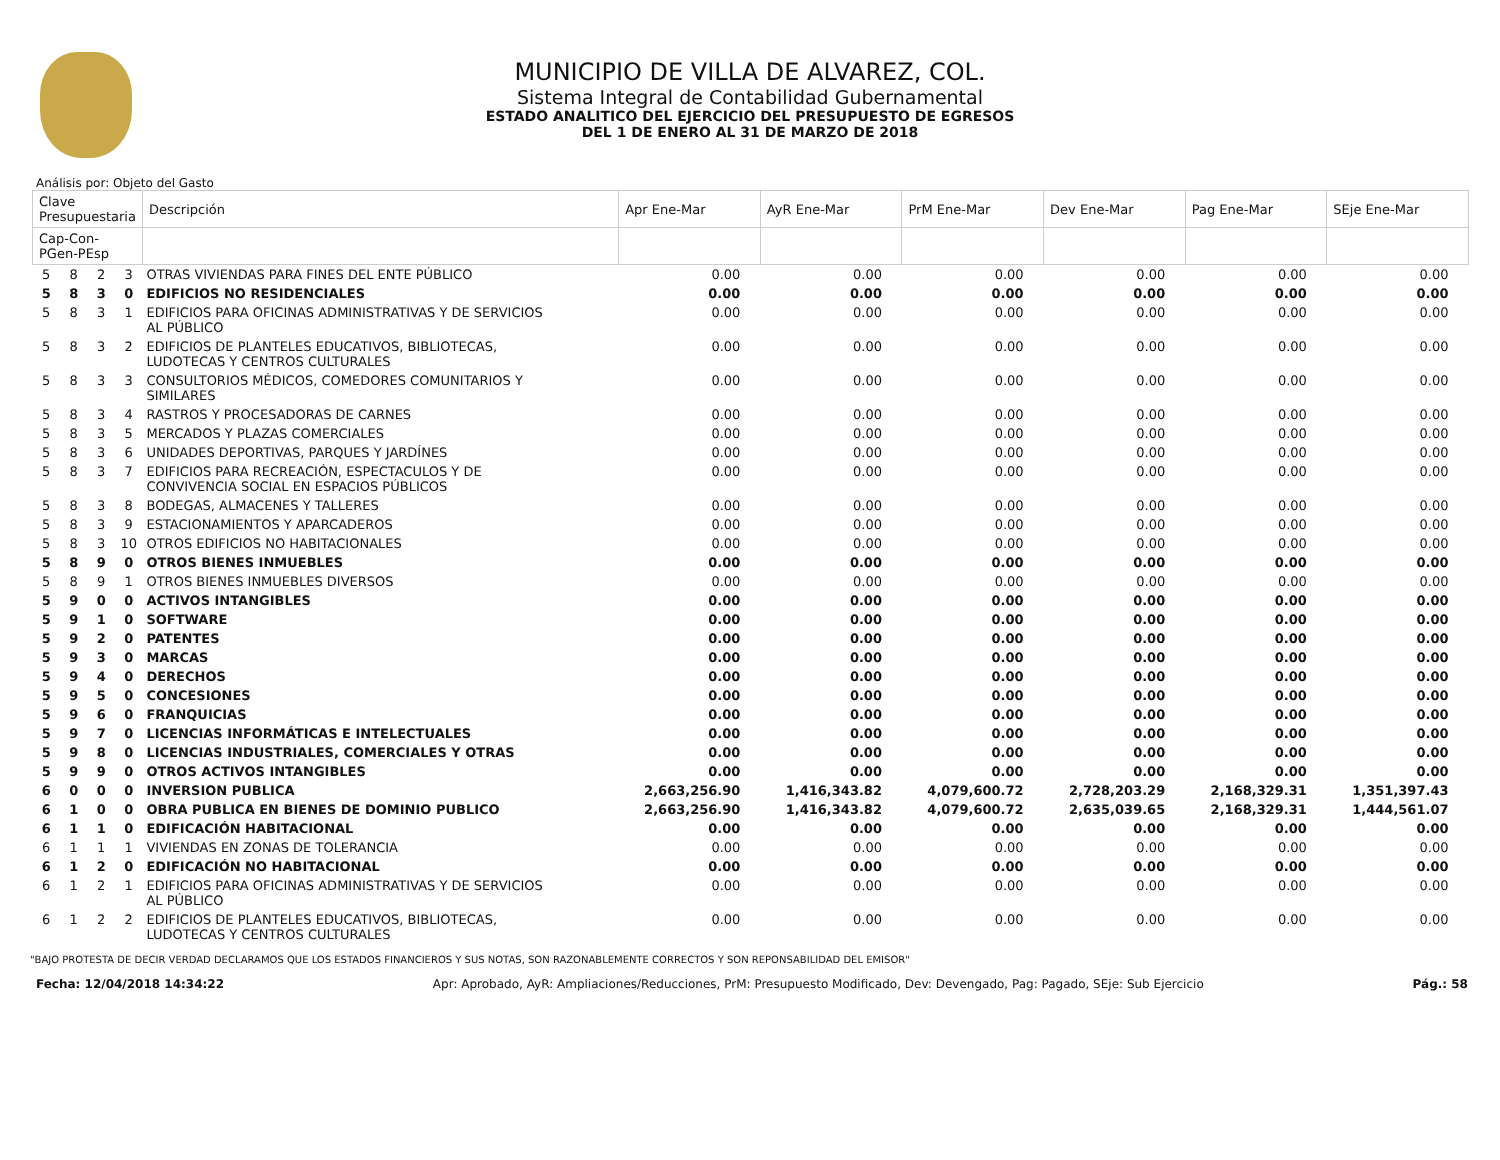MUNICIPIO DE VILLA DE ALVAREZ, COL.
Sistema Integral de Contabilidad Gubernamental
ESTADO ANALITICO DEL EJERCICIO DEL PRESUPUESTO DE EGRESOS
DEL 1 DE ENERO AL 31 DE MARZO DE 2018
Análisis por: Objeto del Gasto
| Clave Presupuestaria | | | | Descripción | Apr Ene-Mar | AyR Ene-Mar | PrM Ene-Mar | Dev Ene-Mar | Pag Ene-Mar | SEje Ene-Mar |
| --- | --- | --- | --- | --- | --- | --- | --- | --- | --- | --- |
| Cap-Con-PGen-PEsp | | | | | | | | | | |
| 5 | 8 | 2 | 3 | OTRAS VIVIENDAS PARA FINES DEL ENTE PÚBLICO | 0.00 | 0.00 | 0.00 | 0.00 | 0.00 | 0.00 |
| 5 | 8 | 3 | 0 | EDIFICIOS NO RESIDENCIALES | 0.00 | 0.00 | 0.00 | 0.00 | 0.00 | 0.00 |
| 5 | 8 | 3 | 1 | EDIFICIOS PARA OFICINAS ADMINISTRATIVAS Y DE SERVICIOS AL PÚBLICO | 0.00 | 0.00 | 0.00 | 0.00 | 0.00 | 0.00 |
| 5 | 8 | 3 | 2 | EDIFICIOS DE PLANTELES EDUCATIVOS, BIBLIOTECAS, LUDOTECAS Y CENTROS CULTURALES | 0.00 | 0.00 | 0.00 | 0.00 | 0.00 | 0.00 |
| 5 | 8 | 3 | 3 | CONSULTORIOS MÉDICOS, COMEDORES COMUNITARIOS Y SIMILARES | 0.00 | 0.00 | 0.00 | 0.00 | 0.00 | 0.00 |
| 5 | 8 | 3 | 4 | RASTROS Y PROCESADORAS DE CARNES | 0.00 | 0.00 | 0.00 | 0.00 | 0.00 | 0.00 |
| 5 | 8 | 3 | 5 | MERCADOS Y PLAZAS COMERCIALES | 0.00 | 0.00 | 0.00 | 0.00 | 0.00 | 0.00 |
| 5 | 8 | 3 | 6 | UNIDADES DEPORTIVAS, PARQUES Y JARDÍNES | 0.00 | 0.00 | 0.00 | 0.00 | 0.00 | 0.00 |
| 5 | 8 | 3 | 7 | EDIFICIOS PARA RECREACIÓN, ESPECTACULOS Y DE CONVIVENCIA SOCIAL EN ESPACIOS PÚBLICOS | 0.00 | 0.00 | 0.00 | 0.00 | 0.00 | 0.00 |
| 5 | 8 | 3 | 8 | BODEGAS, ALMACENES Y TALLERES | 0.00 | 0.00 | 0.00 | 0.00 | 0.00 | 0.00 |
| 5 | 8 | 3 | 9 | ESTACIONAMIENTOS Y APARCADEROS | 0.00 | 0.00 | 0.00 | 0.00 | 0.00 | 0.00 |
| 5 | 8 | 3 | 10 | OTROS EDIFICIOS NO HABITACIONALES | 0.00 | 0.00 | 0.00 | 0.00 | 0.00 | 0.00 |
| 5 | 8 | 9 | 0 | OTROS BIENES INMUEBLES | 0.00 | 0.00 | 0.00 | 0.00 | 0.00 | 0.00 |
| 5 | 8 | 9 | 1 | OTROS BIENES INMUEBLES DIVERSOS | 0.00 | 0.00 | 0.00 | 0.00 | 0.00 | 0.00 |
| 5 | 9 | 0 | 0 | ACTIVOS INTANGIBLES | 0.00 | 0.00 | 0.00 | 0.00 | 0.00 | 0.00 |
| 5 | 9 | 1 | 0 | SOFTWARE | 0.00 | 0.00 | 0.00 | 0.00 | 0.00 | 0.00 |
| 5 | 9 | 2 | 0 | PATENTES | 0.00 | 0.00 | 0.00 | 0.00 | 0.00 | 0.00 |
| 5 | 9 | 3 | 0 | MARCAS | 0.00 | 0.00 | 0.00 | 0.00 | 0.00 | 0.00 |
| 5 | 9 | 4 | 0 | DERECHOS | 0.00 | 0.00 | 0.00 | 0.00 | 0.00 | 0.00 |
| 5 | 9 | 5 | 0 | CONCESIONES | 0.00 | 0.00 | 0.00 | 0.00 | 0.00 | 0.00 |
| 5 | 9 | 6 | 0 | FRANQUICIAS | 0.00 | 0.00 | 0.00 | 0.00 | 0.00 | 0.00 |
| 5 | 9 | 7 | 0 | LICENCIAS INFORMÁTICAS E INTELECTUALES | 0.00 | 0.00 | 0.00 | 0.00 | 0.00 | 0.00 |
| 5 | 9 | 8 | 0 | LICENCIAS INDUSTRIALES, COMERCIALES Y OTRAS | 0.00 | 0.00 | 0.00 | 0.00 | 0.00 | 0.00 |
| 5 | 9 | 9 | 0 | OTROS ACTIVOS INTANGIBLES | 0.00 | 0.00 | 0.00 | 0.00 | 0.00 | 0.00 |
| 6 | 0 | 0 | 0 | INVERSION PUBLICA | 2,663,256.90 | 1,416,343.82 | 4,079,600.72 | 2,728,203.29 | 2,168,329.31 | 1,351,397.43 |
| 6 | 1 | 0 | 0 | OBRA PUBLICA EN BIENES DE DOMINIO PUBLICO | 2,663,256.90 | 1,416,343.82 | 4,079,600.72 | 2,635,039.65 | 2,168,329.31 | 1,444,561.07 |
| 6 | 1 | 1 | 0 | EDIFICACIÓN HABITACIONAL | 0.00 | 0.00 | 0.00 | 0.00 | 0.00 | 0.00 |
| 6 | 1 | 1 | 1 | VIVIENDAS EN ZONAS DE TOLERANCIA | 0.00 | 0.00 | 0.00 | 0.00 | 0.00 | 0.00 |
| 6 | 1 | 2 | 0 | EDIFICACIÓN NO HABITACIONAL | 0.00 | 0.00 | 0.00 | 0.00 | 0.00 | 0.00 |
| 6 | 1 | 2 | 1 | EDIFICIOS PARA OFICINAS ADMINISTRATIVAS Y DE SERVICIOS AL PÚBLICO | 0.00 | 0.00 | 0.00 | 0.00 | 0.00 | 0.00 |
| 6 | 1 | 2 | 2 | EDIFICIOS DE PLANTELES EDUCATIVOS, BIBLIOTECAS, LUDOTECAS Y CENTROS CULTURALES | 0.00 | 0.00 | 0.00 | 0.00 | 0.00 | 0.00 |
"BAJO PROTESTA DE DECIR VERDAD DECLARAMOS QUE LOS ESTADOS FINANCIEROS Y SUS NOTAS, SON RAZONABLEMENTE CORRECTOS Y SON REPONSABILIDAD DEL EMISOR"
Fecha: 12/04/2018 14:34:22 Apr: Aprobado, AyR: Ampliaciones/Reducciones, PrM: Presupuesto Modificado, Dev: Devengado, Pag: Pagado, SEje: Sub Ejercicio Pág.: 58